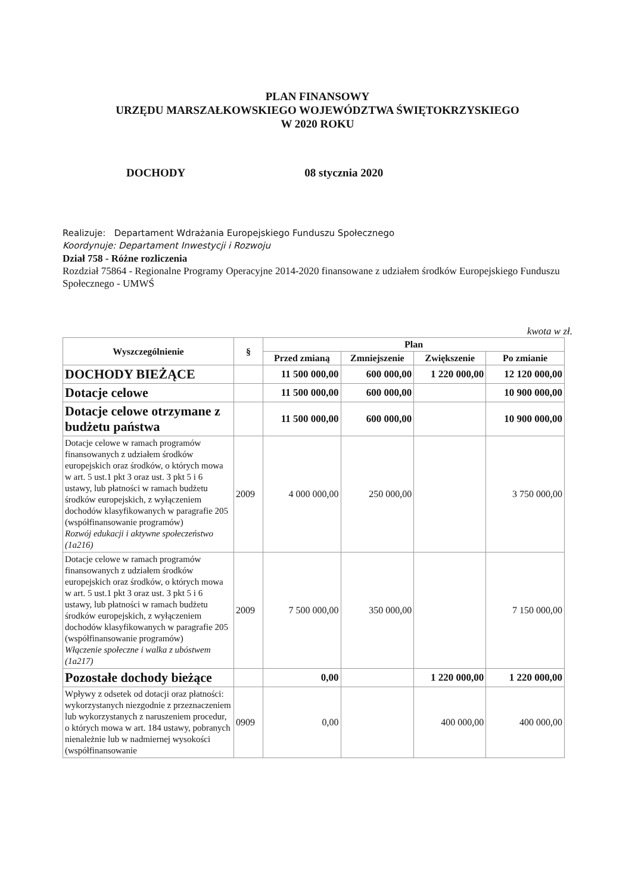PLAN FINANSOWY
URZĘDU MARSZAŁKOWSKIEGO WOJEWÓDZTWA ŚWIĘTOKRZYSKIEGO
W 2020 ROKU
DOCHODY 08 stycznia 2020
Realizuje: Departament Wdrażania Europejskiego Funduszu Społecznego
Koordynuje: Departament Inwestycji i Rozwoju
Dział 758 - Różne rozliczenia
Rozdział 75864 - Regionalne Programy Operacyjne 2014-2020 finansowane z udziałem środków Europejskiego Funduszu Społecznego - UMWŚ
kwota w zł.
| Wyszczególnienie | § | Plan | | | |
| --- | --- | --- | --- | --- | --- |
| | | Przed zmianą | Zmniejszenie | Zwiększenie | Po zmianie |
| DOCHODY BIEŻĄCE | | 11 500 000,00 | 600 000,00 | 1 220 000,00 | 12 120 000,00 |
| Dotacje celowe | | 11 500 000,00 | 600 000,00 | | 10 900 000,00 |
| Dotacje celowe otrzymane z budżetu państwa | | 11 500 000,00 | 600 000,00 | | 10 900 000,00 |
| Dotacje celowe w ramach programów finansowanych z udziałem środków europejskich oraz środków, o których mowa w art. 5 ust.1 pkt 3 oraz ust. 3 pkt 5 i 6 ustawy, lub płatności w ramach budżetu środków europejskich, z wyłączeniem dochodów klasyfikowanych w paragrafie 205 (współfinansowanie programów) Rozwój edukacji i aktywne społeczeństwo (1a216) | 2009 | 4 000 000,00 | 250 000,00 | | 3 750 000,00 |
| Dotacje celowe w ramach programów finansowanych z udziałem środków europejskich oraz środków, o których mowa w art. 5 ust.1 pkt 3 oraz ust. 3 pkt 5 i 6 ustawy, lub płatności w ramach budżetu środków europejskich, z wyłączeniem dochodów klasyfikowanych w paragrafie 205 (współfinansowanie programów) Włączenie społeczne i walka z ubóstwem (1a217) | 2009 | 7 500 000,00 | 350 000,00 | | 7 150 000,00 |
| Pozostałe dochody bieżące | | 0,00 | | 1 220 000,00 | 1 220 000,00 |
| Wpływy z odsetek od dotacji oraz płatności: wykorzystanych niezgodnie z przeznaczeniem lub wykorzystanych z naruszeniem procedur, o których mowa w art. 184 ustawy, pobranych nienależnie lub w nadmiernej wysokości (współfinansowanie | 0909 | 0,00 | | 400 000,00 | 400 000,00 |